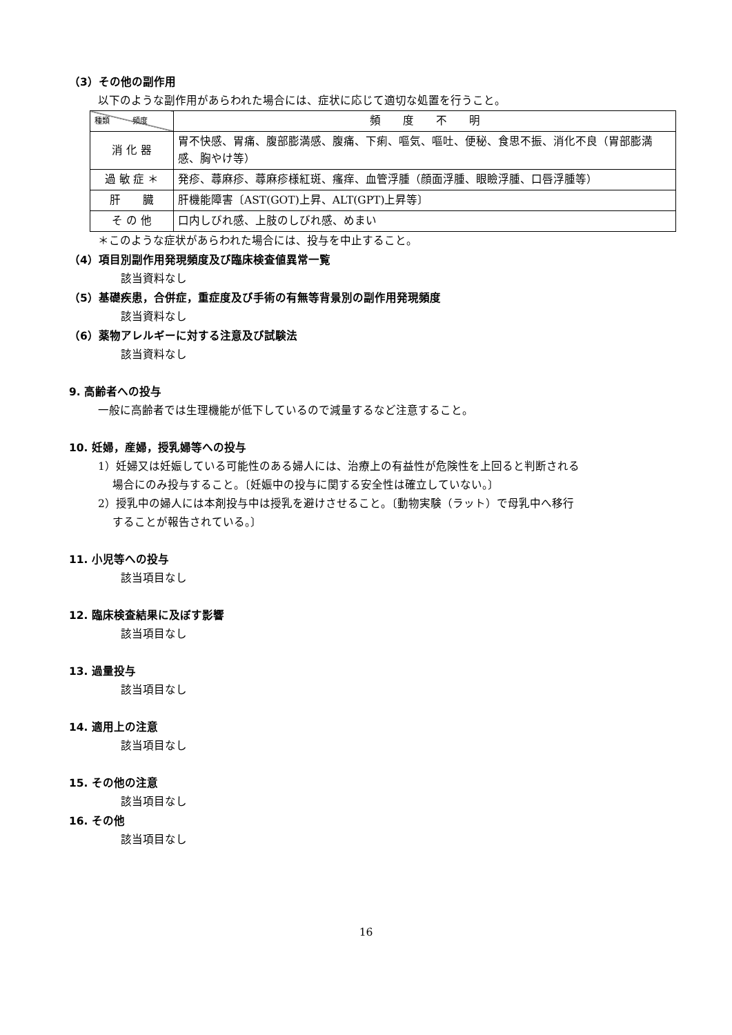（3）その他の副作用
以下のような副作用があらわれた場合には、症状に応じて適切な処置を行うこと。
| 種類 頻度 | 頻 度 不 明 |
| 消 化 器 | 胃不快感、胃痛、腹部膨満感、腹痛、下痢、嘔気、嘔吐、便秘、食思不振、消化不良（胃部膨満感、胸やけ等） |
| 過 敏 症 ＊ | 発疹、蕁麻疹、蕁麻疹様紅斑、瘙痒、血管浮腫（顔面浮腫、眼瞼浮腫、口唇浮腫等） |
| 肝 臓 | 肝機能障害〔AST(GOT)上昇、ALT(GPT)上昇等〕 |
| そ の 他 | 口内しびれ感、上肢のしびれ感、めまい |
＊このような症状があらわれた場合には、投与を中止すること。
（4）項目別副作用発現頻度及び臨床検査値異常一覧
該当資料なし
（5）基礎疾患，合併症，重症度及び手術の有無等背景別の副作用発現頻度
該当資料なし
（6）薬物アレルギーに対する注意及び試験法
該当資料なし
9. 高齢者への投与
一般に高齢者では生理機能が低下しているので減量するなど注意すること。
10. 妊婦，産婦，授乳婦等への投与
1）妊婦又は妊娠している可能性のある婦人には、治療上の有益性が危険性を上回ると判断される
　 場合にのみ投与すること。〔妊娠中の投与に関する安全性は確立していない。〕
2）授乳中の婦人には本剤投与中は授乳を避けさせること。〔動物実験（ラット）で母乳中へ移行
　 することが報告されている。〕
11. 小児等への投与
該当項目なし
12. 臨床検査結果に及ぼす影響
該当項目なし
13. 過量投与
該当項目なし
14. 適用上の注意
該当項目なし
15. その他の注意
該当項目なし
16. その他
該当項目なし
16